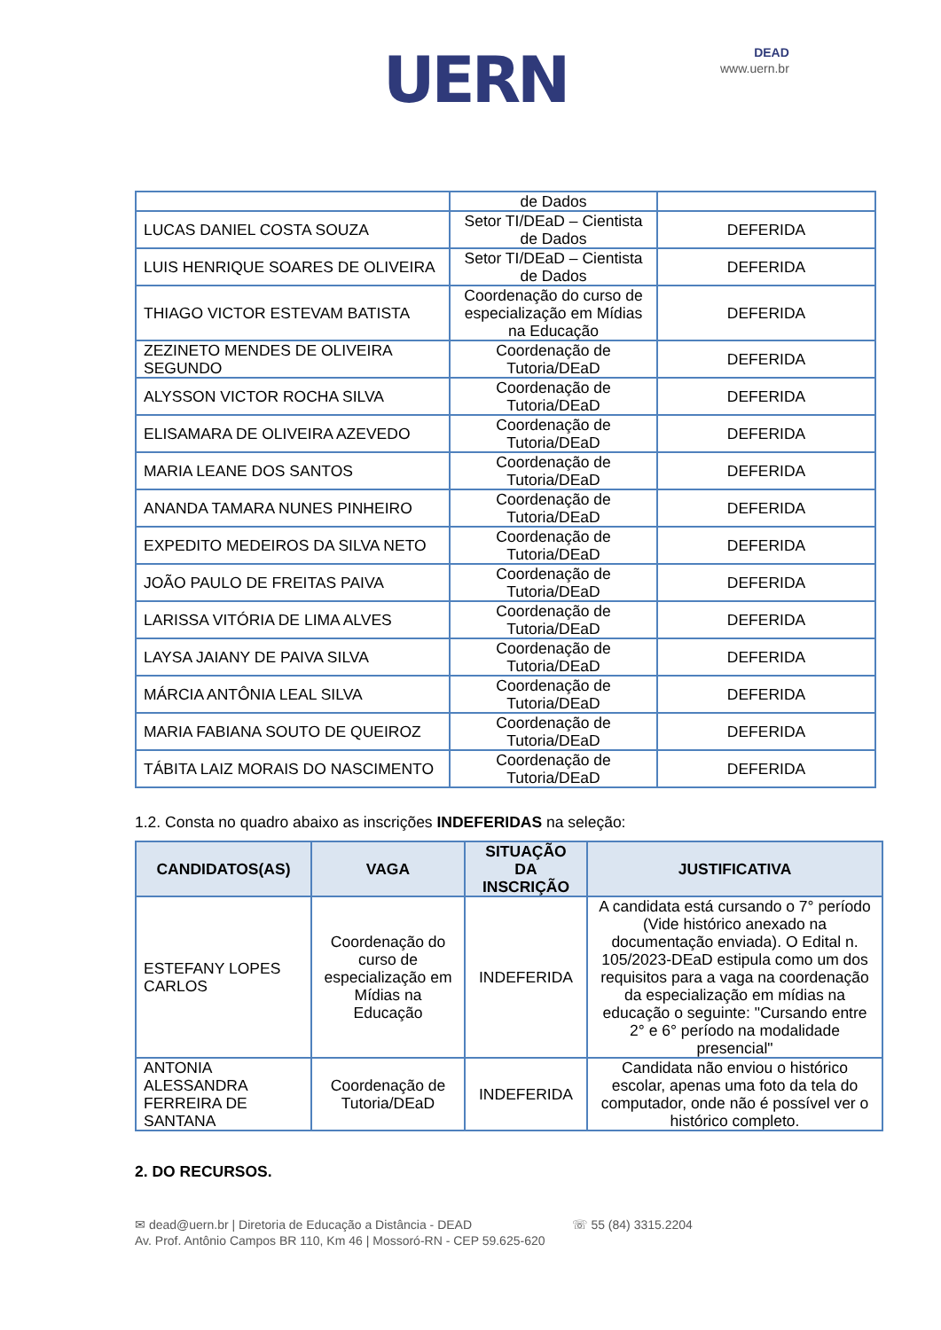UERN
DEAD
www.uern.br
| | de Dados | |
| LUCAS DANIEL COSTA SOUZA | Setor TI/DEaD – Cientista de Dados | DEFERIDA |
| LUIS HENRIQUE SOARES DE OLIVEIRA | Setor TI/DEaD – Cientista de Dados | DEFERIDA |
| THIAGO VICTOR ESTEVAM BATISTA | Coordenação do curso de especialização em Mídias na Educação | DEFERIDA |
| ZEZINETO MENDES DE OLIVEIRA SEGUNDO | Coordenação de Tutoria/DEaD | DEFERIDA |
| ALYSSON VICTOR ROCHA SILVA | Coordenação de Tutoria/DEaD | DEFERIDA |
| ELISAMARA DE OLIVEIRA AZEVEDO | Coordenação de Tutoria/DEaD | DEFERIDA |
| MARIA LEANE DOS SANTOS | Coordenação de Tutoria/DEaD | DEFERIDA |
| ANANDA TAMARA NUNES PINHEIRO | Coordenação de Tutoria/DEaD | DEFERIDA |
| EXPEDITO MEDEIROS DA SILVA NETO | Coordenação de Tutoria/DEaD | DEFERIDA |
| JOÃO PAULO DE FREITAS PAIVA | Coordenação de Tutoria/DEaD | DEFERIDA |
| LARISSA VITÓRIA DE LIMA ALVES | Coordenação de Tutoria/DEaD | DEFERIDA |
| LAYSA JAIANY DE PAIVA SILVA | Coordenação de Tutoria/DEaD | DEFERIDA |
| MÁRCIA ANTÔNIA LEAL SILVA | Coordenação de Tutoria/DEaD | DEFERIDA |
| MARIA FABIANA SOUTO DE QUEIROZ | Coordenação de Tutoria/DEaD | DEFERIDA |
| TÁBITA LAIZ MORAIS DO NASCIMENTO | Coordenação de Tutoria/DEaD | DEFERIDA |
1.2. Consta no quadro abaixo as inscrições INDEFERIDAS na seleção:
| CANDIDATOS(AS) | VAGA | SITUAÇÃO DA INSCRIÇÃO | JUSTIFICATIVA |
| --- | --- | --- | --- |
| ESTEFANY LOPES CARLOS | Coordenação do curso de especialização em Mídias na Educação | INDEFERIDA | A candidata está cursando o 7° período (Vide histórico anexado na documentação enviada). O Edital n. 105/2023-DEaD estipula como um dos requisitos para a vaga na coordenação da especialização em mídias na educação o seguinte: "Cursando entre 2° e 6° período na modalidade presencial" |
| ANTONIA ALESSANDRA FERREIRA DE SANTANA | Coordenação de Tutoria/DEaD | INDEFERIDA | Candidata não enviou o histórico escolar, apenas uma foto da tela do computador, onde não é possível ver o histórico completo. |
2. DO RECURSOS.
✉ dead@uern.br | Diretoria de Educação a Distância - DEAD
Av. Prof. Antônio Campos BR 110, Km 46 | Mossoró-RN - CEP 59.625-620
☏ 55 (84) 3315.2204